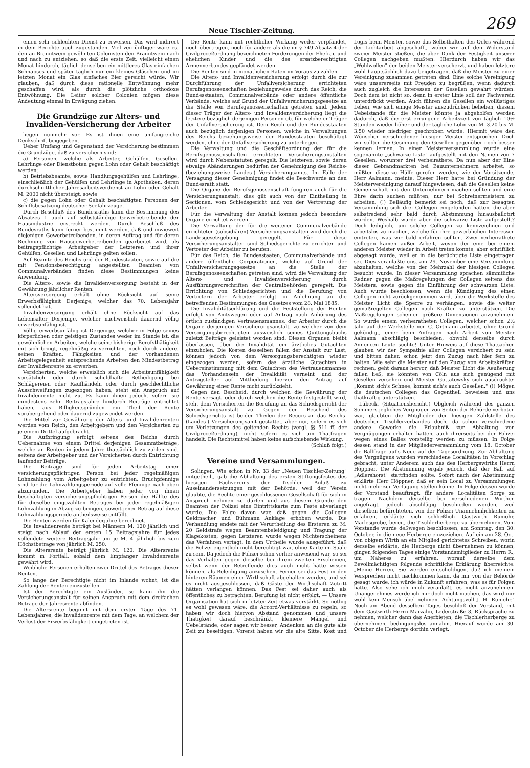Neue Tischler-Zeitung. 269
einen sehr schlechten Dienst zu erweisen. Das wird indirect in dem Berichte auch zugestanden. Viel vernünftiger wäre es, den an Branntwein gewöhnten Colonisten den Branntwein nach und nach zu entziehen, so daß die erste Zeit, vielleicht einen Monat hindurch, täglich denselben ein mittleres Glas einfachen Schnapses und später täglich nur ein kleines Gläschen und im letzten Monat ein Glas einfaches Bier gereicht würde. Wir glauben, daß durch diese rationelle Entwöhnung mehr geschaffen wird, als durch die plötzliche orthodoxe Entwöhnung. Die Leiter solcher Colonien mögen diese Andeutung einmal in Erwägung ziehen.
Die Grundzüge zur Alters- und Invaliden-Versicherung der Arbeiter
liegen nunmehr vor. Es ist ihnen eine umfangreiche Denkschrift beigegeben.
Ueber Umfang und Gegenstand der Versicherung bestimmen die Grundzüge, daß zu versichern sind:
a) Personen, welche als Arbeiter, Gehülfen, Gesellen, Lehrlinge oder Dienstboten gegen Lohn oder Gehalt beschäftigt werden;
b) Betriebsbeamte, sowie Handlungsgehülfen und Lehrlinge, einschließlich der Gehülfen und Lehrlinge in Apotheken, deren durchschnittlicher Jahresarbeitsverdienst an Lohn oder Gehalt M. 2000 nicht übersteigt, sowie
c) die gegen Lohn oder Gehalt beschäftigten Personen der Schiffsbesatzung deutscher Seefahrzeuge.
Durch Beschluß des Bundesraths kann die Bestimmung des Absatzes 1 auch auf selbstständige Gewerbetreibende der Hausindustrie erstreckt werden. Durch Beschluß des Bundesraths kann ferner bestimmt werden, daß und inwieweit diejenigen Gewerbetreibenden, in deren Auftrag und für deren Rechnung von Hausgewerbetreibenden gearbeitet wird, als beitragspflichtige Arbeitgeber der Letzteren und ihrer Gehülfen, Gesellen und Lehrlinge gelten sollen.
Auf Beamte des Reichs und der Bundesstaaten, sowie auf die mit Pensionsberechtigung angestellten Beamten von Communalverbänden finden diese Bestimmungen keine Anwendung.
Die Alters-, sowie die Invalidenversorgung besteht in der Gewährung jährlicher Renten.
Altersversorgung erhält ohne Rücksicht auf seine Erwerbsfähigkeit Derjenige, welcher das 70. Lebensjahr vollendet hat.
Invalidenversorgung erhält ohne Rücksicht auf das Lebensalter Derjenige, welcher nachweislich dauernd völlig erwerbsunfähig ist.
Völlig erwerbsunfähig ist Derjenige, welcher in Folge seines körperlichen oder geistigen Zustandes weder im Stande ist, die gewöhnlichen Arbeiten, welche seine bisherige Berufsthätigkeit mit sich bringt, regelmäßig zu verrichten, noch durch andere, seinen Kräften, Fähigkeiten und der vorhandenen Arbeitsgelegenheit entsprechende Arbeiten den Mindestbetrag der Invalidenrente zu erwerben.
Versicherten, welche erweislich sich die Arbeitsunfähigkeit vorsätzlich oder durch schuldhafte Betheiligung bei Schlägereien oder Raufhändeln oder durch geschlechtliche Ausschweifungen zugezogen haben, steht ein Anspruch auf Invalidenrente nicht zu. Es kann ihnen jedoch, sofern sie mindestens zehn Beitragsjahre hindurch Beiträge entrichtet haben, aus Billigkeitsgründen ein Theil der Rente vorübergehend oder dauernd zugewendet werden.
Die Mittel zur Gewährung der Alters- und Invalidenrenten werden vom Reich, den Arbeitgebern und den Versicherten zu je einem Drittel aufgebracht.
Die Aufbringung erfolgt seitens des Reichs durch Uebernahme von einem Drittel derjenigen Gesammtbeträge, welche an Renten in jedem Jahre thatsächlich zu zahlen sind, seitens der Arbeitgeber und der Versicherten durch Entrichtung laufender Beiträge.
Die Beiträge sind für jeden Arbeitstag einer versicherungspflichtigen Person bei jeder regelmäßigen Lohnzahlung vom Arbeitgeber zu entrichten. Bruchpfennige sind für die Lohnzahlungsperiode auf volle Pfennige nach oben abzurunden. Die Arbeitgeber haben jeder von ihnen beschäftigten versicherungspflichtigen Person die Hälfte des für dieselbe eingezahlten Betrages bei jeder regelmäßigen Lohnzahlung in Abzug zu bringen, soweit jener Betrag auf diese Lohnzahlungsperiode antheilsweise entfällt.
Die Renten werden für Kalenderjahre berechnet.
Die Invalidenrente beträgt bei Männern M. 120 jährlich und steigt nach Ablauf der ersten 15 Beitragsjahre für jedes vollendete weitere Beitragsjahr um je M. 4 jährlich bis zum Höchstbetrage von jährlich M. 250.
Die Altersrente beträgt jährlich M. 120. Die Altersrente kommt in Fortfall, sobald dem Empfänger Invalidenrente gewährt wird.
Weibliche Personen erhalten zwei Drittel des Betrages dieser Renten.
So lange der Berechtigte nicht im Inlande wohnt, ist die Zahlung der Renten einzustellen.
Ist der Berechtigte ein Ausländer, so kann ihn die Versicherungsanstalt für seinen Anspruch mit dem dreifachen Betrage der Jahresrente abfinden.
Die Altersrente beginnt mit dem ersten Tage des 71. Lebensjahres, die Invalidenrente mit dem Tage, an welchem der Verlust der Erwerbsfähigkeit eingetreten ist.
Die Rente kann mit rechtlicher Wirkung weder verpfändet, noch übertragen, noch für andere als die im § 749 Absatz 4 der Civilproceßordnung bezeichneten Forderungen der Ehefrau und ehelichen Kinder und die des ersatzberechtigten Armenverbandes gepfändet werden.
Die Renten sind in monatlichen Raten im Voraus zu zahlen.
Die Alters- und Invalidenversicherung erfolgt durch die zur Durchführung der Unfallversicherung errichteten Berufsgenossenschaften beziehungsweise durch das Reich, die Bundesstaaten, Communalverbände oder andere öffentliche Verbände, welche auf Grund der Unfallversicherungsgesetze an die Stelle von Berufsgenossenschaften getreten sind. Jedem dieser Träger der Alters- und Invalidenversicherung liegt die letztere bezüglich derjenigen Personen ob, für welche er Träger der Unfallversicherung ist. Dem Reich und den Bundesstaaten auch bezüglich derjenigen Personen, welche in Verwaltungen des Reichs beziehungsweise der Bundesstaaten beschäftigt werden, ohne der Unfallversicherung zu unterliegen.
Die Verwaltung und die Geschäftsordnung der für die Berufsgenossenschaften errichteten Versicherungsanstalten wird durch Nebenstatuten geregelt. Die letzteren, sowie deren etwaige Abänderungen bedürfen der Genehmigung des Reichs- (beziehungsweise Landes-) Versicherungsamts. Im Falle der Versagung dieser Genehmigung findet die Beschwerde an den Bundesrath statt.
Die Organe der Berufsgenossenschaft fungiren auch für die Versicherungsanstalt; dies gilt auch von der Eintheilung in Sectionen, vom Schiedsgericht und von der Vertretung der Arbeiter.
Für die Verwaltung der Anstalt können jedoch besondere Organe errichtet werden.
Die Verwaltung der für die weiteren Communalverbände errichteten (subsidiären) Versicherungsanstalten wird durch die Landesgesetzgebung geregelt. Für diese Versicherungsanstalten sind Schiedsgerichte zu errichten und Vertreter der Arbeiter zu berufen.
Für das Reich, die Bundesstaaten, Communalverbände und andere öffentliche Corporationen, welche auf Grund der Unfallversicherungsgesetze an die Stelle der Berufsgenossenschaften getreten sind, wird die Verwaltung der Alters- und Invalidenversicherung durch Ausführungsvorschriften der Centralbehörden geregelt. Die Errichtung von Schiedsgerichten und die Berufung von Vertretern der Arbeiter erfolgt in Anlehnung an die betreffenden Bestimmungen des Gesetzes vom 28. Mai 1885.
Die Invaliditätserklärung und die Feststellung der Renten erfolgt von Amtswegen oder auf Antrag nach Anhörung des örtlich zuständigen Vertrauensmannes, der Arbeiter durch die Organe derjenigen Versicherungsanstalt, zu welcher von dem Versorgungsberechtigten ausweislich seines Quittungsbuchs zuletzt Beiträge geleistet worden sind. Diesen Organen bleibt überlassen, über die Invalidität ein ärztliches Gutachten einzuholen. Die Kosten desselben fallen der Anstalt zur Last, können jedoch von dem Versorgungsberechtigten wieder eingezogen werden, sofern das ärztliche Gutachten in Uebereinstimmung mit dem Gutachten des Vertrauensmannes das Vorhandensein der Invalidität verneint und der Antragsteller auf Mittheilung hiervon den Antrag auf Gewährung einer Rente nicht zurückzieht.
Gegen den Bescheid, durch welchen die Gewährung der Rente versagt, oder durch welchen die Rente festgestellt wird, steht dem Versicherten die Berufung an das Schiedsgericht der Versicherungsanstalt zu. Gegen den Bescheid des Schiedsgerichts ist beiden Theilen der Recurs an das Reichs- (Landes-) Versicherungsamt gestattet, aber nur, sofern es sich um Verletzungen des geltenden Rechts (vergl. §§ 511 ff. der Civilproceßordnung), nicht sofern es sich um Thatfragen handelt. Die Rechtsmittel haben keine aufschiebende Wirkung.
(Schluß folgt.)
Vereine und Versammlungen.
Solingen. Wie schon in Nr. 33 der „Neuen Tischler-Zeitung" mitgetheilt, gab die Abhaltung des ersten Stiftungsfestes des hiesigen Fachvereins der Tischler Anlaß zu Auseinandersetzungen mit der Behörde, weil der Verein glaubte, die Rechte einer geschlossenen Gesellschaft für sich in Anspruch nehmen zu dürfen und aus diesem Grunde den Beamten der Polizei eine Eintrittskarte zum Feste abverlangt wurde. Die Folge davon war, daß gegen die Collegen Geldmacher und Bühmann Anklage erhoben wurde. Die Verhandlung endete mit der Verurtheilung des Ersteren zu M. 20 Geldstrafe wegen Beamtenbeleidigung und Tragung der Klagekosten; gegen Letzteren wurde wegen Nichterscheinens das Verfahren vertagt. In dem Urtheile wurde ausgeführt, daß die Polizei eigentlich nicht berechtigt war, ohne Karte im Saale zu sein. Da jedoch die Polizei schon vorher anwesend war, so sei das Verhalten gegen dieselbe bei ihrem zweiten Erscheinen, selbst wenn der Betreffende dies auch nicht hätte wissen können, als Beleidigung anzusehen. Ferner sei das Fest in den hinteren Räumen einer Wirthschaft abgehalten worden, und sei es nicht ausgeschlossen, daß Gäste der Wirthschaft Zutritt hätten verlangen können. Das Fest sei daher auch als öffentliches zu betrachten. Berufung ist nicht erfolgt. — Unsere Organisation hat sich in letzter Zeit etwas verstärkt. So nöthig es wohl gewesen wäre, die Accord-Verhältnisse zu regeln, so haben wir doch hiervon Abstand genommen und unsere Thätigkeit darauf beschränkt, kleinere Mängel und Uebelstände, oder sagen wir besser, Andenken an die gute alte Zeit zu beseitigen. Vorerst haben wir die alte Sitte, Kost und Logis beim Meister, sowie das Selbsthalten des Oeles während der Lichtarbeit abgeschafft, wobei wir auf den Widerstand zweier Meister stießen, die aber Dank der Festigkeit unserer Collegen nachgeben mußten. Hierdurch haben wir das „Wohlwollen" der beiden Meister verscherzt, und haben letztere wohl hauptsächlich dazu beigetragen, daß die Meister zu einer Vereinigung zusammen getreten sind. Eine solche Vereinigung wäre unsererseits mit Freuden zu begrüßen, wenn dadurch auch zugleich die Interessen der Gesellen gewahrt würden. Doch dem ist nicht so, denn in erster Linie soll der Fachverein unterdrückt werden. Auch führen die Gesellen ein wollüstiges Leben, wie sich einige Meister auszudrücken belieben, diesem Uebelstande für die Meister könnte ja abgeholfen werden dadurch, daß die erst errungene Arbeitszeit von täglich 10½ Stunden wieder höher und der tägliche Lohn von M. 3.20 bis M. 3.50 wieder niedriger geschroben würde. Hiermit wäre den Wünschen verschiedener hiesiger Meister entsprochen. Doch wir sollten die Gesinnung den Gesellen gegenüber noch besser kennen lernen. In einer Meisterversammlung wurde eine sogenannte „schwarze Liste" aufgestellt mit den Namen von 7 Gesellen, worunter drei verheirathete. Da nun aber der Eine dieser Gebrandmarkten bei Bauunternehmern arbeitet, so müßten diese zu Hülfe gerufen werden, wie der Vorsitzende, Herr Aalmann, meinte. Dieser Herr hatte bei Gründung der Meistervereinigung darauf hingewiesen, daß die Gesellen keine Gemeinschaft mit den Unternehmern machen sollten und eine Ehre darin suchen müßten, nur bei Schreinermeistern zu arbeiten. (!) Beiläufig bemerkt sei noch, daß zur besagten Versammlung sich drei Collegen eingefunden hatten, die aber selbstredend sehr bald durch Abstimmung hinausballotirt wurden. Weshalb wurde aber die schwarze Liste aufgestellt? Doch lediglich, um solche Collegen zu kennzeichnen und arbeitslos zu machen, welche für ihre gewerblichen Interessen eintreten, was wir bald erfahren sollten. Zwei verheirathete Collegen kamen außer Arbeit, wovon der eine bei einem anderen Meister wieder in Arbeit treten konnte, aber schriftlich abgesagt wurde, weil er in die berüchtigte Liste eingetragen sei. Dies veranlaßte uns, am 29. November eine Versammlung abzuhalten, welche von der Mehrzahl der hiesigen Collegen besucht wurde. In dieser Versammlung sprachen sämmtliche Redner gegen die Maßregelungen der Collegen seitens des Meisters, sowie gegen die Einführung der schwarzen Liste. Auch wurde beschlossen, wenn die Kündigung des einen Collegen nicht zurückgenommen wird, über die Werkstelle des Meister Licht die Sperre zu verhängen, sowie die weiter gemaßregelten Collegen nach Kräften zu unterstützen. Die Maßregelungen scheinen größere Dimensionen anzunehmen. So wurde einem verheiratheten Collegen, welcher schon 2½ Jahr auf der Werkstelle von C. Ortmann arbeitet, ohne Grund gekündigt, einer beim Anfragen nach Arbeit von Meister Aalmann abschlägig beschieden, obwohl derselbe durch Annoncen Leute suchte! Unter Hinweis auf diese Thatsachen glauben wir der Sympathie aller Collegen versichert zu sein und bitten daher, schon jetzt den Zuzug nach hier fern zu halten. Wie sehr die Meister auf den Zuzug von Arbeitskräften rechnen, geht daraus hervor, daß Meister Licht die Aeußerung fallen ließ, sie könnten von Cöln aus sich genügend mit Gesellen versehen und Meister Gottatowsky sich ausdrückte: „Kommt sich's Schnee, kommt sich's auch Gesellen." (!) Mögen die deutschen Collegen das Gegentheil beweisen und uns thatkräftig unterstützen.
Lübeck. (Situationsbericht.) Obgleich während des ganzen Sommers jegliches Vergnügen von Seiten der Behörde verboten war, glaubten die Mitglieder der hiesigen Zahlstelle des deutschen Tischlerverbandes doch, da schon verschiedene andere Gewerke die Erlaubniß zur Abhaltung von Vergnügungen erhalten hatten, auch ihrerseits bei der Polizei wegen eines Balles vorstellig werden zu müssen. In Folge dessen stand in der Mitgliederversammlung vom 18. October die Ballfrage auf's Neue auf der Tagesordnung. Zur Abhaltung des Vergnügens wurden verschiedene Localitäten in Vorschlag gebracht, unter Anderem auch das des Herbergswirths Herrn Höppner. Die Abstimmung ergab jedoch, daß der Ball auf „Adlershorst" stattfinden sollte. Sofort nach der Abstimmung erklärte Herr Höppner, daß er sein Local zu Versammlungen nicht mehr zur Verfügung stellen könne. In Folge dessen wurde der Vorstand beauftragt, für andere Localitäten Sorge zu tragen. Nachdem derselbe bei verschiedenen Wirthen angefragt, jedoch abschlägig beschieden worden, weil dieselben befürchteten, von der Polizei Unannehmlichkeiten zu erfahren, erklärte sich schließlich Gastwirth Rumohr, Marlesgrube, bereit, die Tischlerherberge zu übernehmen. Vom Vorstande wurde deßwegen beschlossen, am Sonntag, den 30. October, in die neue Herberge einzuziehen. Auf ein am 28. Oct. von obigem Wirth an ein Mitglied gerichtetes Schreiben, worin derselbe erklärte, die Herberge nicht übernehmen zu können, gingen folgenden Tages einige Vorstandsmitglieder zu Herrn R., um Näheres zu erfahren, worauf derselbe dem Bevollmächtigten folgende schriftliche Erklärung überreichte: „Meine Herren, Sie werden entschuldigen, daß ich meinem Versprechen nicht nachkommen kann, da mir von der Behörde gesagt wurde, ich würde in Zukunft erfahren, was es für Folgen hätte. Also sehe ich mich veranlaßt, es nicht anzunehmen. Unangenehmes werde ich mir doch nicht machen, das wird mir wohl kein Mensch übel nehmen. Achtungsvoll J. H. Rumohr." Noch am Abend desselben Tages beschloß der Vorstand, mit dem Gastwirth Herrn Marzahn, Lederstraße 3, Rücksprache zu nehmen, welcher dann das Anerbieten, die Tischlerherberge zu übernehmen, bedingungslos annahm. Hierauf wurde am 30. October die Herberge dorthin verlegt.